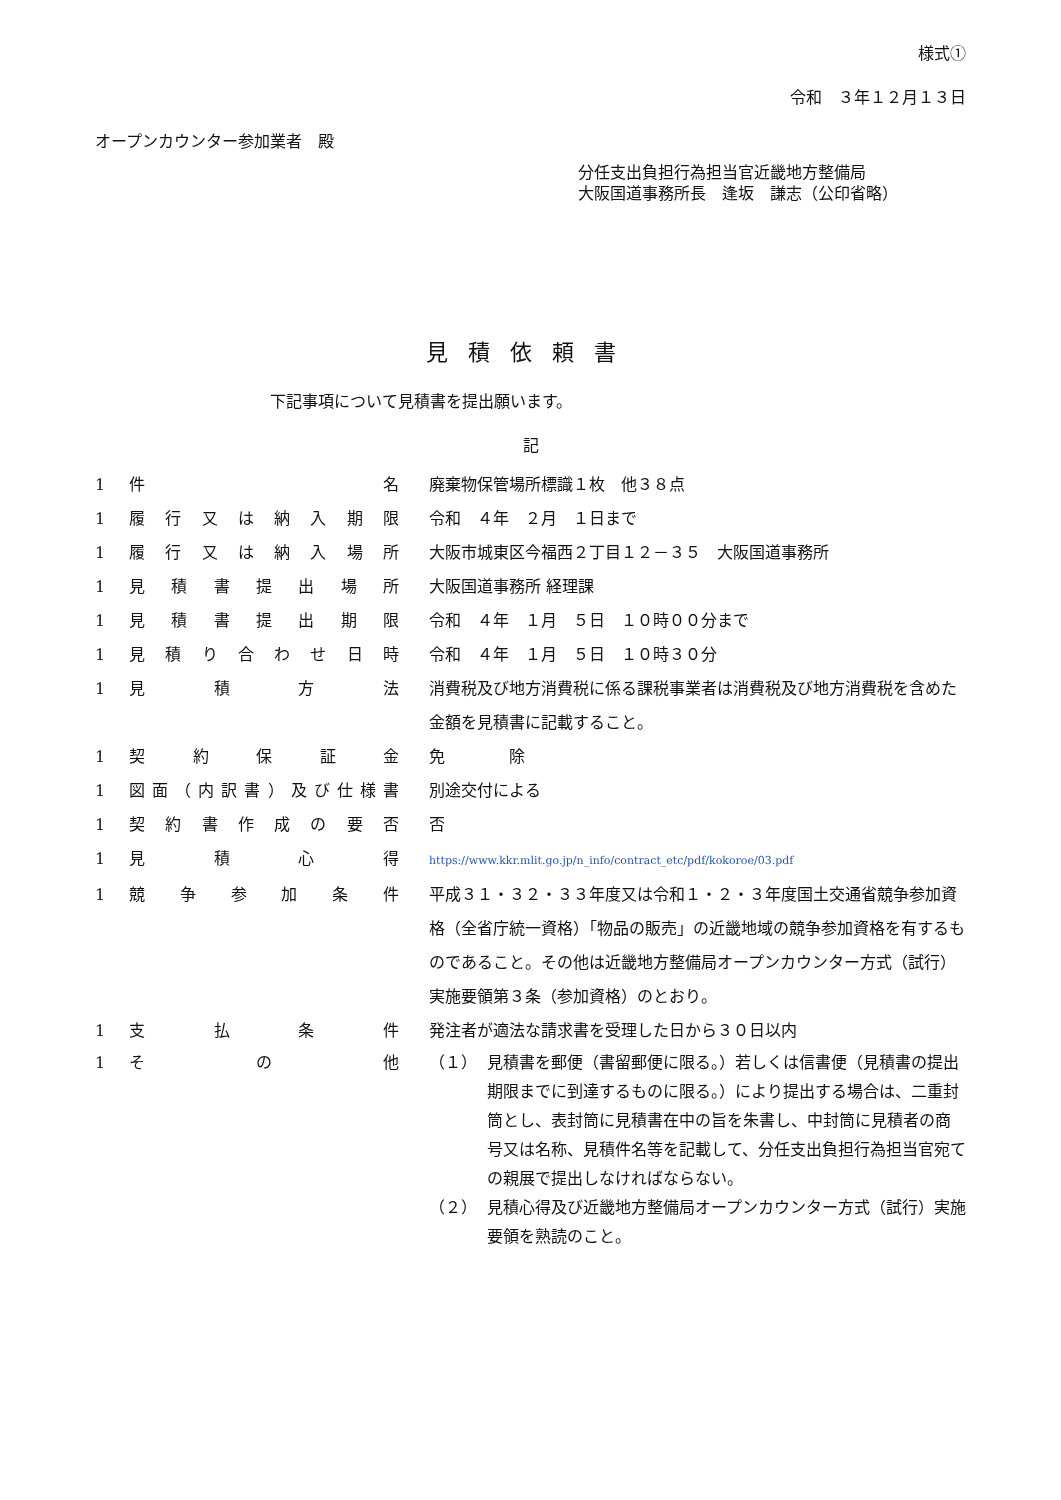様式①
令和　３年１２月１３日
オープンカウンター参加業者　殿
分任支出負担行為担当官近畿地方整備局
大阪国道事務所長　逢坂　謙志（公印省略）
見積依頼書
下記事項について見積書を提出願います。
記
| 1 | 件名 | 廃棄物保管場所標識１枚 他３８点 |
| 1 | 履行又は納入期限 | 令和 ４年 ２月 １日まで |
| 1 | 履行又は納入場所 | 大阪市城東区今福西２丁目１２－３５ 大阪国道事務所 |
| 1 | 見積書提出場所 | 大阪国道事務所 経理課 |
| 1 | 見積書提出期限 | 令和 ４年 １月 ５日 １０時００分まで |
| 1 | 見積り合わせ日時 | 令和 ４年 １月 ５日 １０時３０分 |
| 1 | 見積方法 | 消費税及び地方消費税に係る課税事業者は消費税及び地方消費税を含めた金額を見積書に記載すること。 |
| 1 | 契約保証金 | 免 除 |
| 1 | 図面（内訳書）及び仕様書 | 別途交付による |
| 1 | 契約書作成の要否 | 否 |
| 1 | 見積心得 | https://www.kkr.mlit.go.jp/n_info/contract_etc/pdf/kokoroe/03.pdf |
| 1 | 競争参加条件 | 平成３１・３２・３３年度又は令和１・２・３年度国土交通省競争参加資格（全省庁統一資格）「物品の販売」の近畿地域の競争参加資格を有するものであること。その他は近畿地方整備局オープンカウンター方式（試行）実施要領第３条（参加資格）のとおり。 |
| 1 | 支払条件 | 発注者が適法な請求書を受理した日から３０日以内 |
| 1 | その他 | / （１） / 見積書を郵便（書留郵便に限る。）若しくは信書便（見積書の提出期限までに到達するものに限る。）により提出する場合は、二重封筒とし、表封筒に見積書在中の旨を朱書し、中封筒に見積者の商号又は名称、見積件名等を記載して、分任支出負担行為担当官宛ての親展で提出しなければならない。 / / （２） / 見積心得及び近畿地方整備局オープンカウンター方式（試行）実施要領を熟読のこと。 / |